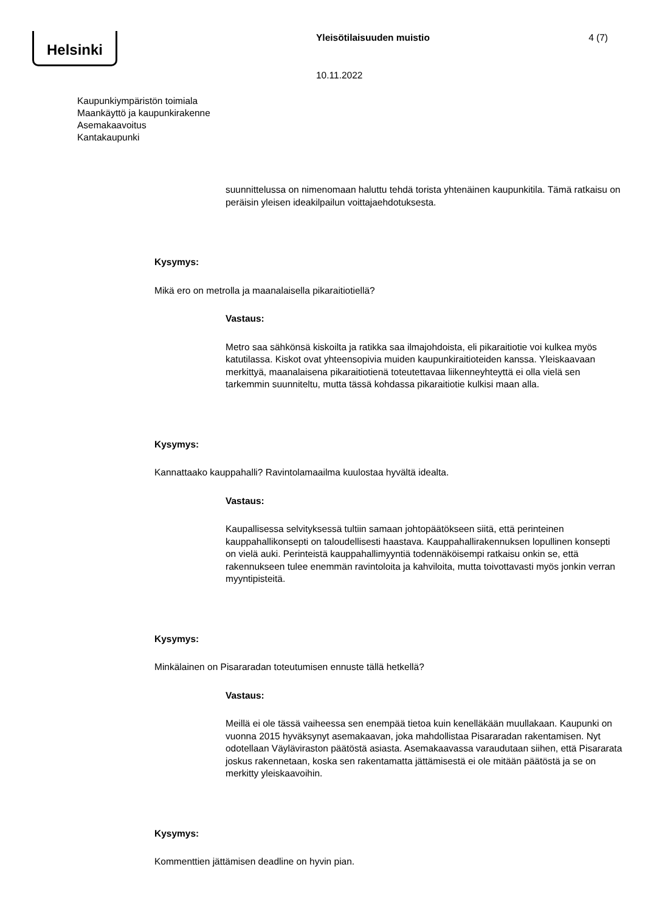Helsinki Yleisötilaisuuden muistio 4 (7)
10.11.2022
Kaupunkiympäristön toimiala
Maankäyttö ja kaupunkirakenne
Asemakaavoitus
Kantakaupunki
suunnittelussa on nimenomaan haluttu tehdä torista yhtenäinen kaupunkitila. Tämä ratkaisu on peräisin yleisen ideakilpailun voittajaehdotuksesta.
Kysymys:
Mikä ero on metrolla ja maanalaisella pikaraitiotiellä?
Vastaus:
Metro saa sähkönsä kiskoilta ja ratikka saa ilmajohdoista, eli pikaraitiotie voi kulkea myös katutilassa. Kiskot ovat yhteensopivia muiden kaupunkiraitioteiden kanssa. Yleiskaavaan merkittyä, maanalaisena pikaraitiotienä toteutettavaa liikenneyhteyttä ei olla vielä sen tarkemmin suunniteltu, mutta tässä kohdassa pikaraitiotie kulkisi maan alla.
Kysymys:
Kannattaako kauppahalli? Ravintolamaailma kuulostaa hyvältä idealta.
Vastaus:
Kaupallisessa selvityksessä tultiin samaan johtopäätökseen siitä, että perinteinen kauppahallikonsepti on taloudellisesti haastava. Kauppahallirakennuksen lopullinen konsepti on vielä auki. Perinteistä kauppahallimyyntiä todennäköisempi ratkaisu onkin se, että rakennukseen tulee enemmän ravintoloita ja kahviloita, mutta toivottavasti myös jonkin verran myyntipisteitä.
Kysymys:
Minkälainen on Pisararadan toteutumisen ennuste tällä hetkellä?
Vastaus:
Meillä ei ole tässä vaiheessa sen enempää tietoa kuin kenelläkään muullakaan. Kaupunki on vuonna 2015 hyväksynyt asemakaavan, joka mahdollistaa Pisararadan rakentamisen. Nyt odotellaan Väyläviraston päätöstä asiasta. Asemakaavassa varaudutaan siihen, että Pisararata joskus rakennetaan, koska sen rakentamatta jättämisestä ei ole mitään päätöstä ja se on merkitty yleiskaavoihin.
Kysymys:
Kommenttien jättämisen deadline on hyvin pian.